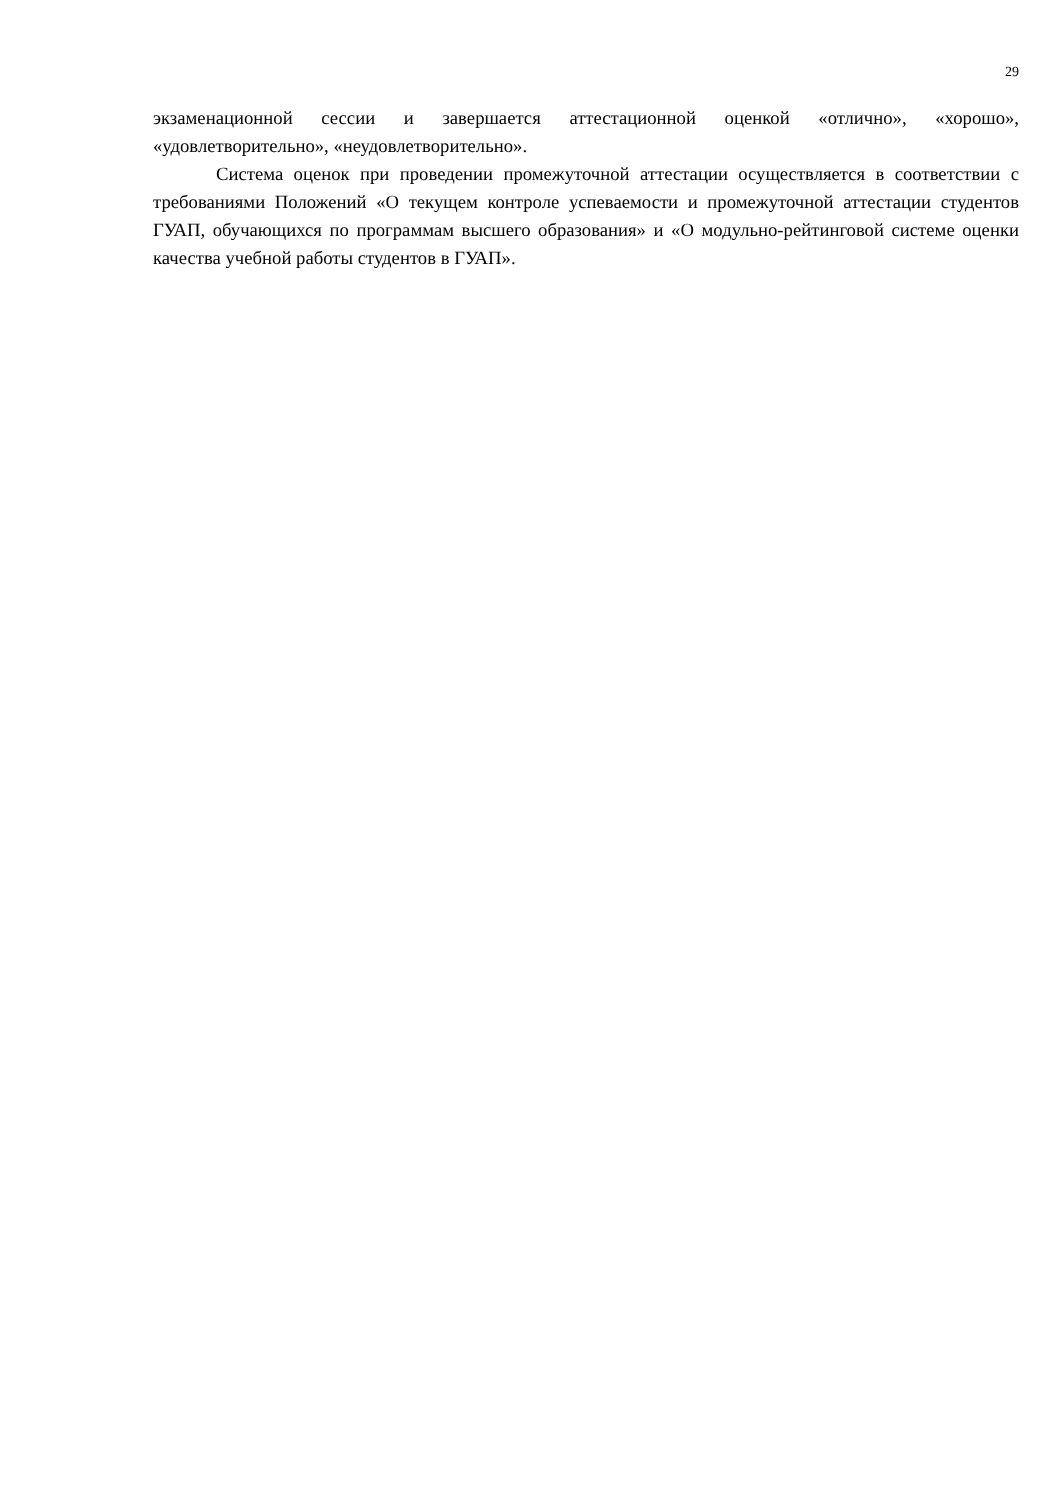29
экзаменационной сессии и завершается аттестационной оценкой «отлично», «хорошо», «удовлетворительно», «неудовлетворительно».
Система оценок при проведении промежуточной аттестации осуществляется в соответствии с требованиями Положений «О текущем контроле успеваемости и промежуточной аттестации студентов ГУАП, обучающихся по программам высшего образования» и «О модульно-рейтинговой системе оценки качества учебной работы студентов в ГУАП».